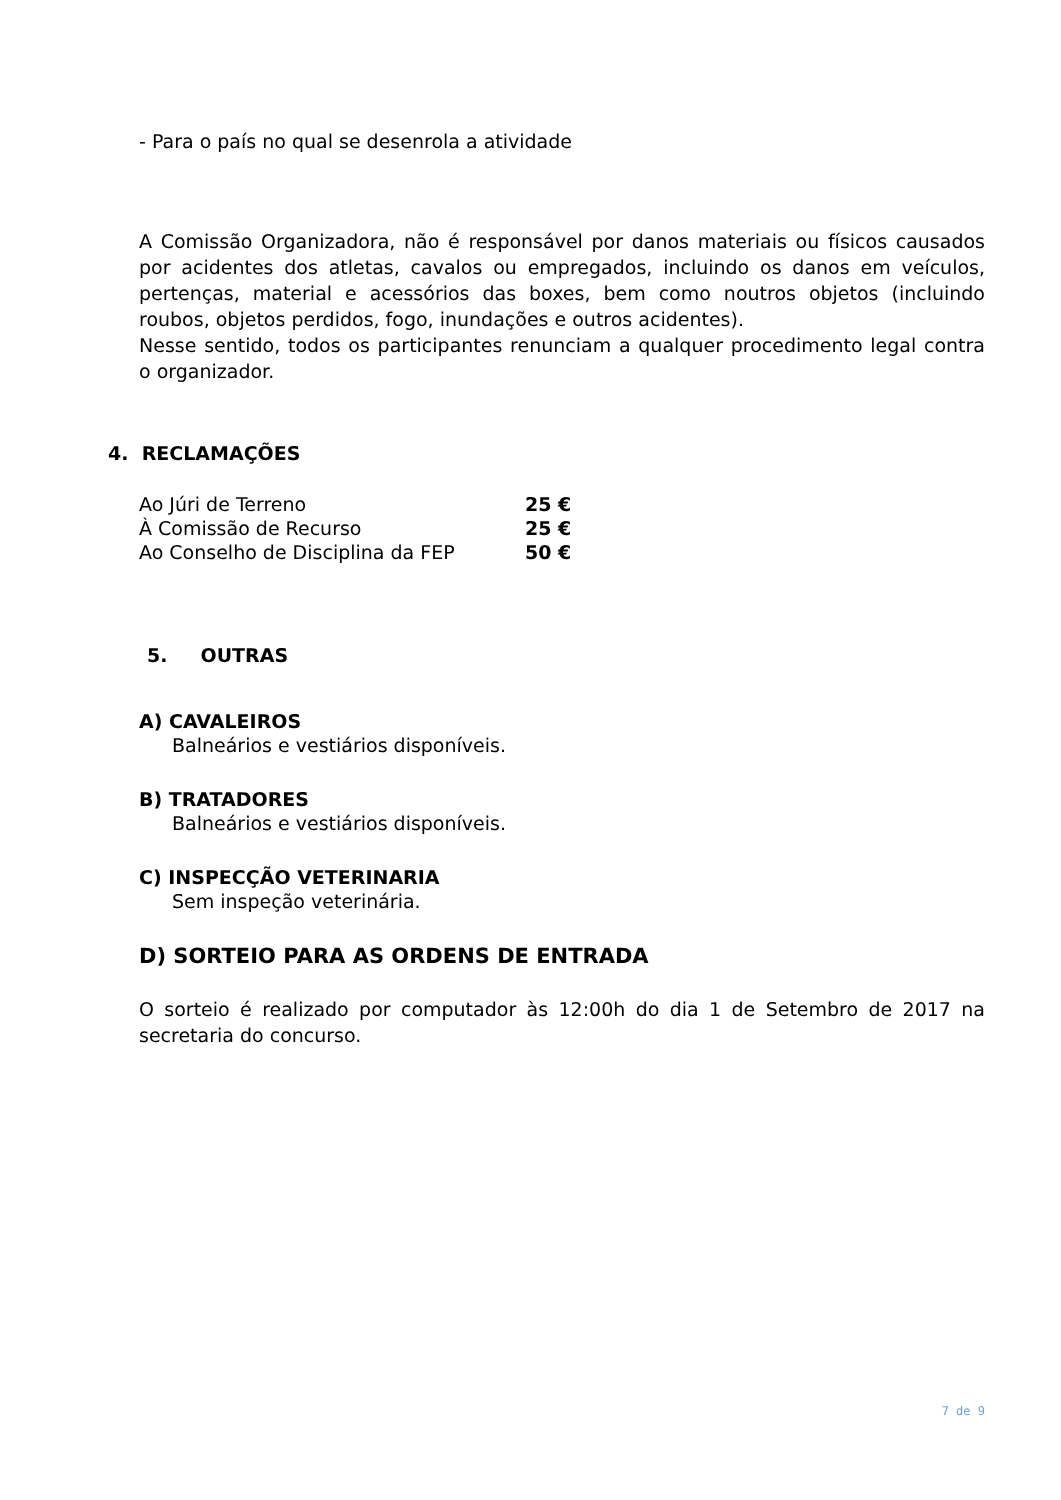- Para o país no qual se desenrola a atividade
A Comissão Organizadora, não é responsável por danos materiais ou físicos causados por acidentes dos atletas, cavalos ou empregados, incluindo os danos em veículos, pertenças, material e acessórios das boxes, bem como noutros objetos (incluindo roubos, objetos perdidos, fogo, inundações e outros acidentes).
Nesse sentido, todos os participantes renunciam a qualquer procedimento legal contra o organizador.
4. RECLAMAÇÕES
| Ao Júri de Terreno | 25 € |
| À Comissão de Recurso | 25 € |
| Ao Conselho de Disciplina da FEP | 50 € |
5. OUTRAS
A) CAVALEIROS
Balneários e vestiários disponíveis.
B) TRATADORES
Balneários e vestiários disponíveis.
C) INSPECÇÃO VETERINARIA
Sem inspeção veterinária.
D) SORTEIO PARA AS ORDENS DE ENTRADA
O sorteio é realizado por computador às 12:00h do dia 1 de Setembro de 2017 na secretaria do concurso.
7 de 9